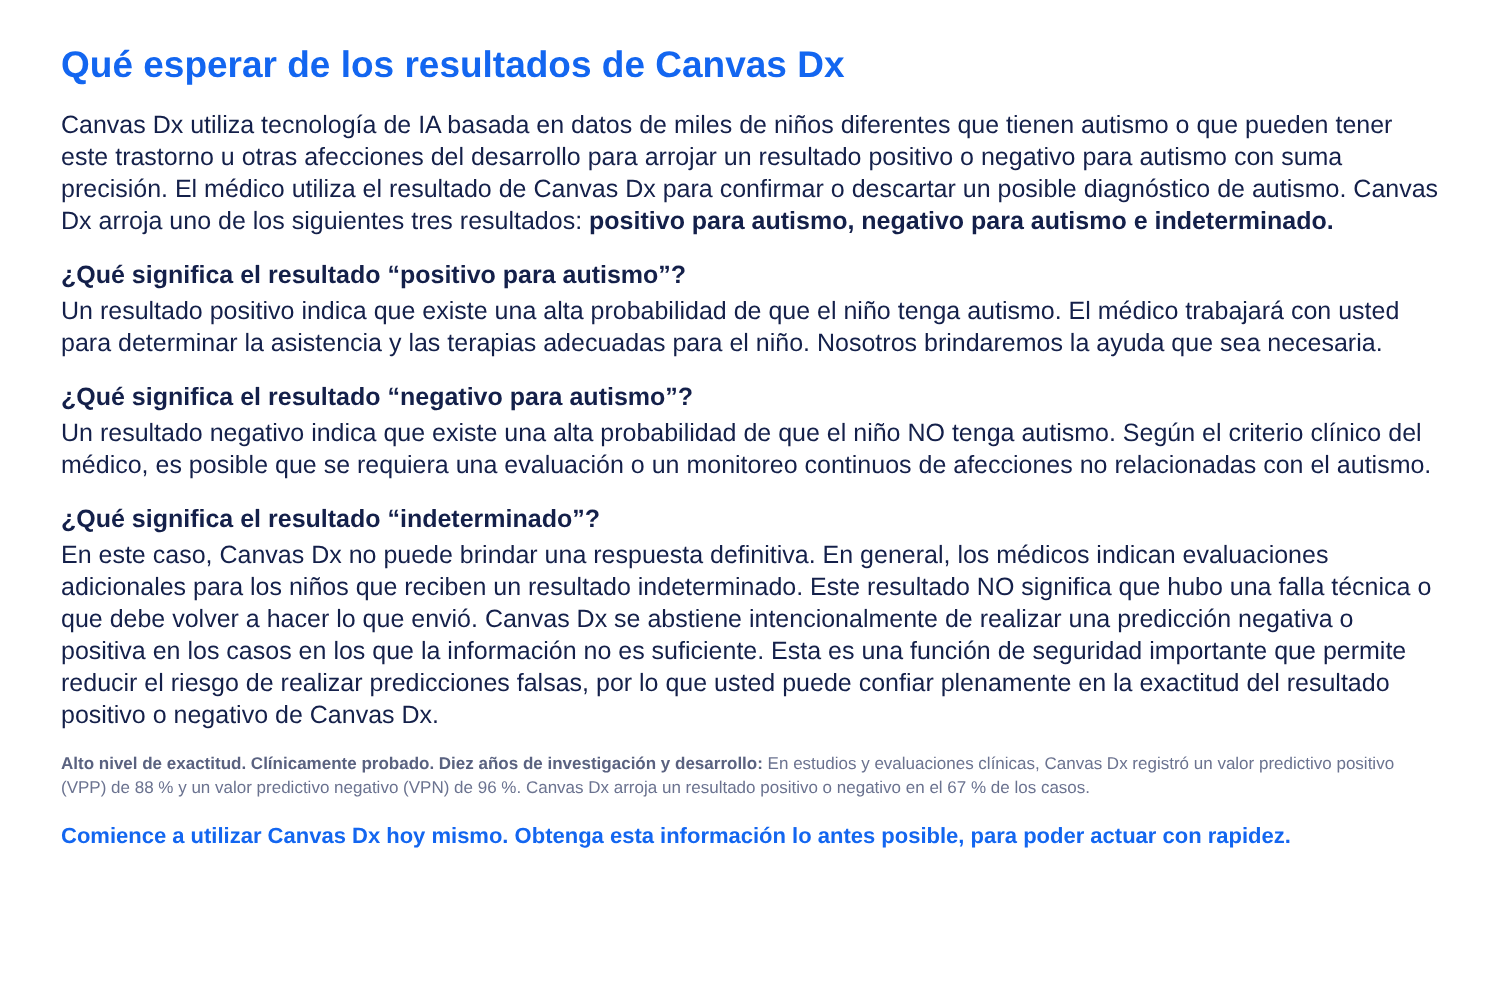Qué esperar de los resultados de Canvas Dx
Canvas Dx utiliza tecnología de IA basada en datos de miles de niños diferentes que tienen autismo o que pueden tener este trastorno u otras afecciones del desarrollo para arrojar un resultado positivo o negativo para autismo con suma precisión. El médico utiliza el resultado de Canvas Dx para confirmar o descartar un posible diagnóstico de autismo. Canvas Dx arroja uno de los siguientes tres resultados: positivo para autismo, negativo para autismo e indeterminado.
¿Qué significa el resultado “positivo para autismo”?
Un resultado positivo indica que existe una alta probabilidad de que el niño tenga autismo. El médico trabajará con usted para determinar la asistencia y las terapias adecuadas para el niño. Nosotros brindaremos la ayuda que sea necesaria.
¿Qué significa el resultado “negativo para autismo”?
Un resultado negativo indica que existe una alta probabilidad de que el niño NO tenga autismo. Según el criterio clínico del médico, es posible que se requiera una evaluación o un monitoreo continuos de afecciones no relacionadas con el autismo.
¿Qué significa el resultado “indeterminado”?
En este caso, Canvas Dx no puede brindar una respuesta definitiva. En general, los médicos indican evaluaciones adicionales para los niños que reciben un resultado indeterminado. Este resultado NO significa que hubo una falla técnica o que debe volver a hacer lo que envió. Canvas Dx se abstiene intencionalmente de realizar una predicción negativa o positiva en los casos en los que la información no es suficiente. Esta es una función de seguridad importante que permite reducir el riesgo de realizar predicciones falsas, por lo que usted puede confiar plenamente en la exactitud del resultado positivo o negativo de Canvas Dx.
Alto nivel de exactitud. Clínicamente probado. Diez años de investigación y desarrollo: En estudios y evaluaciones clínicas, Canvas Dx registró un valor predictivo positivo (VPP) de 88 % y un valor predictivo negativo (VPN) de 96 %. Canvas Dx arroja un resultado positivo o negativo en el 67 % de los casos.
Comience a utilizar Canvas Dx hoy mismo. Obtenga esta información lo antes posible, para poder actuar con rapidez.